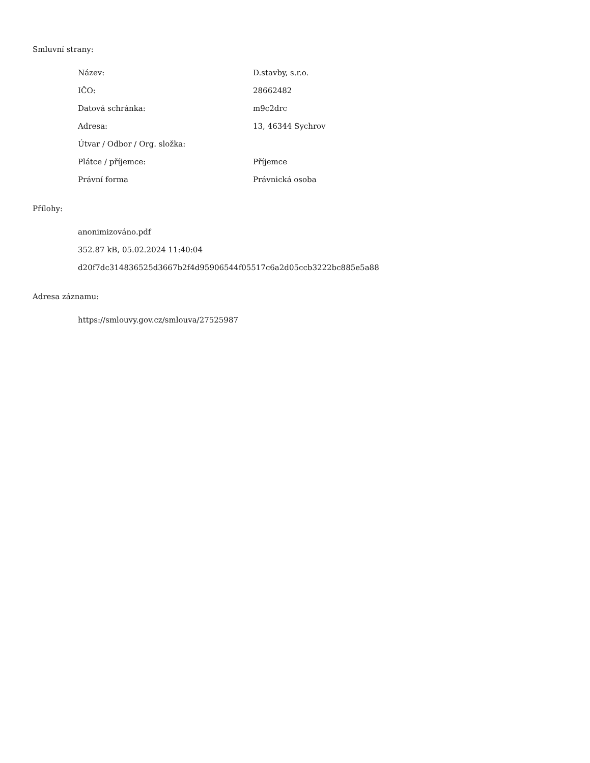Smluvní strany:
| Název: | D.stavby, s.r.o. |
| IČO: | 28662482 |
| Datová schránka: | m9c2drc |
| Adresa: | 13, 46344 Sychrov |
| Útvar / Odbor / Org. složka: | |
| Plátce / příjemce: | Příjemce |
| Právní forma | Právnická osoba |
Přílohy:
anonimizováno.pdf
352.87 kB, 05.02.2024 11:40:04
d20f7dc314836525d3667b2f4d95906544f05517c6a2d05ccb3222bc885e5a88
Adresa záznamu:
https://smlouvy.gov.cz/smlouva/27525987